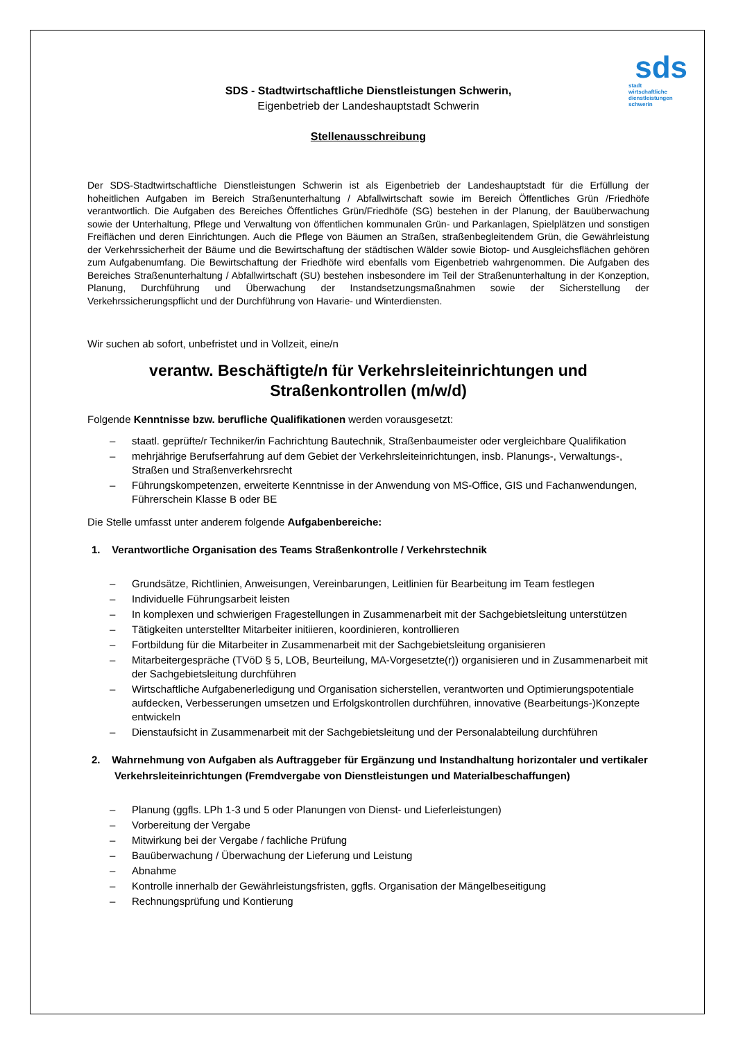sds
stadt
wirtschaftliche
dienstleistungen
schwerin
SDS - Stadtwirtschaftliche Dienstleistungen Schwerin,
Eigenbetrieb der Landeshauptstadt Schwerin
Stellenausschreibung
Der SDS-Stadtwirtschaftliche Dienstleistungen Schwerin ist als Eigenbetrieb der Landeshauptstadt für die Erfüllung der hoheitlichen Aufgaben im Bereich Straßenunterhaltung / Abfallwirtschaft sowie im Bereich Öffentliches Grün /Friedhöfe verantwortlich. Die Aufgaben des Bereiches Öffentliches Grün/Friedhöfe (SG) bestehen in der Planung, der Bauüberwachung sowie der Unterhaltung, Pflege und Verwaltung von öffentlichen kommunalen Grün- und Parkanlagen, Spielplätzen und sonstigen Freiflächen und deren Einrichtungen. Auch die Pflege von Bäumen an Straßen, straßenbegleitendem Grün, die Gewährleistung der Verkehrssicherheit der Bäume und die Bewirtschaftung der städtischen Wälder sowie Biotop- und Ausgleichsflächen gehören zum Aufgabenumfang. Die Bewirtschaftung der Friedhöfe wird ebenfalls vom Eigenbetrieb wahrgenommen. Die Aufgaben des Bereiches Straßenunterhaltung / Abfallwirtschaft (SU) bestehen insbesondere im Teil der Straßenunterhaltung in der Konzeption, Planung, Durchführung und Überwachung der Instandsetzungsmaßnahmen sowie der Sicherstellung der Verkehrssicherungspflicht und der Durchführung von Havarie- und Winterdiensten.
Wir suchen ab sofort, unbefristet und in Vollzeit, eine/n
verantw. Beschäftigte/n für Verkehrsleiteinrichtungen und Straßenkontrollen (m/w/d)
Folgende Kenntnisse bzw. berufliche Qualifikationen werden vorausgesetzt:
– staatl. geprüfte/r Techniker/in Fachrichtung Bautechnik, Straßenbaumeister oder vergleichbare Qualifikation
– mehrjährige Berufserfahrung auf dem Gebiet der Verkehrsleiteinrichtungen, insb. Planungs-, Verwaltungs-, Straßen und Straßenverkehrsrecht
– Führungskompetenzen, erweiterte Kenntnisse in der Anwendung von MS-Office, GIS und Fachanwendungen, Führerschein Klasse B oder BE
Die Stelle umfasst unter anderem folgende Aufgabenbereiche:
1. Verantwortliche Organisation des Teams Straßenkontrolle / Verkehrstechnik
– Grundsätze, Richtlinien, Anweisungen, Vereinbarungen, Leitlinien für Bearbeitung im Team festlegen
– Individuelle Führungsarbeit leisten
– In komplexen und schwierigen Fragestellungen in Zusammenarbeit mit der Sachgebietsleitung unterstützen
– Tätigkeiten unterstellter Mitarbeiter initiieren, koordinieren, kontrollieren
– Fortbildung für die Mitarbeiter in Zusammenarbeit mit der Sachgebietsleitung organisieren
– Mitarbeitergespräche (TVöD § 5, LOB, Beurteilung, MA-Vorgesetzte(r)) organisieren und in Zusammenarbeit mit der Sachgebietsleitung durchführen
– Wirtschaftliche Aufgabenerledigung und Organisation sicherstellen, verantworten und Optimierungspotentiale aufdecken, Verbesserungen umsetzen und Erfolgskontrollen durchführen, innovative (Bearbeitungs-)Konzepte entwickeln
– Dienstaufsicht in Zusammenarbeit mit der Sachgebietsleitung und der Personalabteilung durchführen
2. Wahrnehmung von Aufgaben als Auftraggeber für Ergänzung und Instandhaltung horizontaler und vertikaler Verkehrsleiteinrichtungen (Fremdvergabe von Dienstleistungen und Materialbeschaffungen)
– Planung (ggfls. LPh 1-3 und 5 oder Planungen von Dienst- und Lieferleistungen)
– Vorbereitung der Vergabe
– Mitwirkung bei der Vergabe / fachliche Prüfung
– Bauüberwachung / Überwachung der Lieferung und Leistung
– Abnahme
– Kontrolle innerhalb der Gewährleistungsfristen, ggfls. Organisation der Mängelbeseitigung
– Rechnungsprüfung und Kontierung